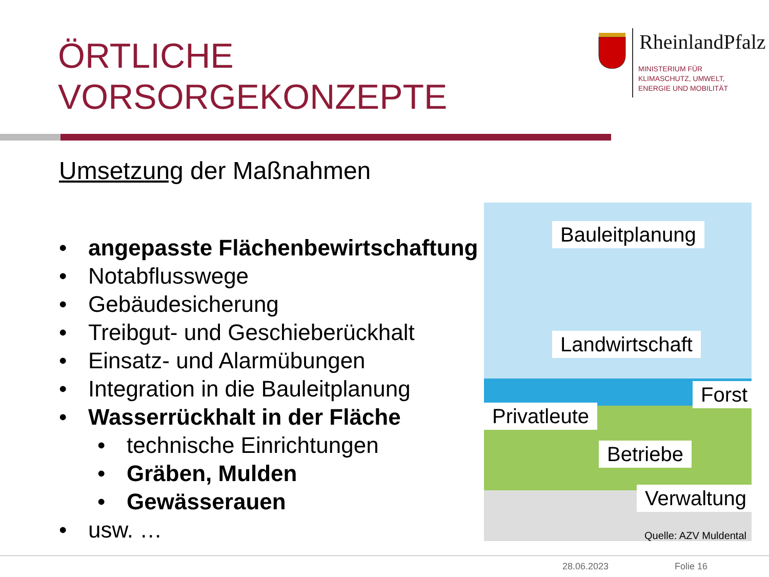ÖRTLICHE
VORSORGEKONZEPTE
RheinlandPfalz
MINISTERIUM FÜR
KLIMASCHUTZ, UMWELT,
ENERGIE UND MOBILITÄT
Umsetzung der Maßnahmen
• angepasste Flächenbewirtschaftung
• Notabflusswege
• Gebäudesicherung
• Treibgut- und Geschiebe­rückhalt
• Einsatz- und Alarmübungen
• Integration in die Bauleitplanung
• Wasserrückhalt in der Fläche
• technische Einrichtungen
• Gräben, Mulden
• Gewässerauen
• usw. …
Bauleitplanung
Landwirtschaft
Forst
Privatleute
Betriebe
Verwaltung
Quelle: AZV Muldental
28.06.2023 Folie 16